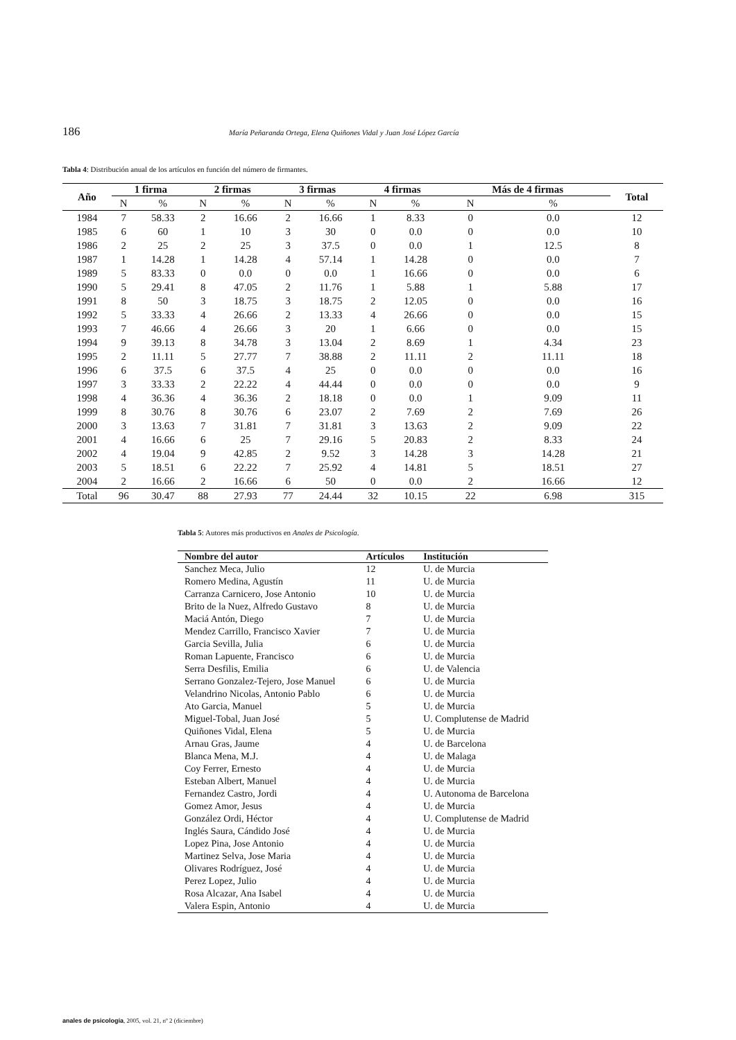186 María Peñaranda Ortega, Elena Quiñones Vidal y Juan José López García
Tabla 4: Distribución anual de los artículos en función del número de firmantes.
| Año | 1 firma | | 2 firmas | | 3 firmas | | 4 firmas | | Más de 4 firmas | | Total |
| --- | --- | --- | --- | --- | --- | --- | --- | --- | --- | --- | --- |
| | N | % | N | % | N | % | N | % | N | % | |
| 1984 | 7 | 58.33 | 2 | 16.66 | 2 | 16.66 | 1 | 8.33 | 0 | 0.0 | 12 |
| 1985 | 6 | 60 | 1 | 10 | 3 | 30 | 0 | 0.0 | 0 | 0.0 | 10 |
| 1986 | 2 | 25 | 2 | 25 | 3 | 37.5 | 0 | 0.0 | 1 | 12.5 | 8 |
| 1987 | 1 | 14.28 | 1 | 14.28 | 4 | 57.14 | 1 | 14.28 | 0 | 0.0 | 7 |
| 1989 | 5 | 83.33 | 0 | 0.0 | 0 | 0.0 | 1 | 16.66 | 0 | 0.0 | 6 |
| 1990 | 5 | 29.41 | 8 | 47.05 | 2 | 11.76 | 1 | 5.88 | 1 | 5.88 | 17 |
| 1991 | 8 | 50 | 3 | 18.75 | 3 | 18.75 | 2 | 12.05 | 0 | 0.0 | 16 |
| 1992 | 5 | 33.33 | 4 | 26.66 | 2 | 13.33 | 4 | 26.66 | 0 | 0.0 | 15 |
| 1993 | 7 | 46.66 | 4 | 26.66 | 3 | 20 | 1 | 6.66 | 0 | 0.0 | 15 |
| 1994 | 9 | 39.13 | 8 | 34.78 | 3 | 13.04 | 2 | 8.69 | 1 | 4.34 | 23 |
| 1995 | 2 | 11.11 | 5 | 27.77 | 7 | 38.88 | 2 | 11.11 | 2 | 11.11 | 18 |
| 1996 | 6 | 37.5 | 6 | 37.5 | 4 | 25 | 0 | 0.0 | 0 | 0.0 | 16 |
| 1997 | 3 | 33.33 | 2 | 22.22 | 4 | 44.44 | 0 | 0.0 | 0 | 0.0 | 9 |
| 1998 | 4 | 36.36 | 4 | 36.36 | 2 | 18.18 | 0 | 0.0 | 1 | 9.09 | 11 |
| 1999 | 8 | 30.76 | 8 | 30.76 | 6 | 23.07 | 2 | 7.69 | 2 | 7.69 | 26 |
| 2000 | 3 | 13.63 | 7 | 31.81 | 7 | 31.81 | 3 | 13.63 | 2 | 9.09 | 22 |
| 2001 | 4 | 16.66 | 6 | 25 | 7 | 29.16 | 5 | 20.83 | 2 | 8.33 | 24 |
| 2002 | 4 | 19.04 | 9 | 42.85 | 2 | 9.52 | 3 | 14.28 | 3 | 14.28 | 21 |
| 2003 | 5 | 18.51 | 6 | 22.22 | 7 | 25.92 | 4 | 14.81 | 5 | 18.51 | 27 |
| 2004 | 2 | 16.66 | 2 | 16.66 | 6 | 50 | 0 | 0.0 | 2 | 16.66 | 12 |
| Total | 96 | 30.47 | 88 | 27.93 | 77 | 24.44 | 32 | 10.15 | 22 | 6.98 | 315 |
Tabla 5: Autores más productivos en Anales de Psicología.
| Nombre del autor | Artículos | Institución |
| --- | --- | --- |
| Sanchez Meca, Julio | 12 | U. de Murcia |
| Romero Medina, Agustín | 11 | U. de Murcia |
| Carranza Carnicero, Jose Antonio | 10 | U. de Murcia |
| Brito de la Nuez, Alfredo Gustavo | 8 | U. de Murcia |
| Maciá Antón, Diego | 7 | U. de Murcia |
| Mendez Carrillo, Francisco Xavier | 7 | U. de Murcia |
| Garcia Sevilla, Julia | 6 | U. de Murcia |
| Roman Lapuente, Francisco | 6 | U. de Murcia |
| Serra Desfilis, Emilia | 6 | U. de Valencia |
| Serrano Gonzalez-Tejero, Jose Manuel | 6 | U. de Murcia |
| Velandrino Nicolas, Antonio Pablo | 6 | U. de Murcia |
| Ato Garcia, Manuel | 5 | U. de Murcia |
| Miguel-Tobal, Juan José | 5 | U. Complutense de Madrid |
| Quiñones Vidal, Elena | 5 | U. de Murcia |
| Arnau Gras, Jaume | 4 | U. de Barcelona |
| Blanca Mena, M.J. | 4 | U. de Malaga |
| Coy Ferrer, Ernesto | 4 | U. de Murcia |
| Esteban Albert, Manuel | 4 | U. de Murcia |
| Fernandez Castro, Jordi | 4 | U. Autonoma de Barcelona |
| Gomez Amor, Jesus | 4 | U. de Murcia |
| González Ordi, Héctor | 4 | U. Complutense de Madrid |
| Inglés Saura, Cándido José | 4 | U. de Murcia |
| Lopez Pina, Jose Antonio | 4 | U. de Murcia |
| Martinez Selva, Jose Maria | 4 | U. de Murcia |
| Olivares Rodríguez, José | 4 | U. de Murcia |
| Perez Lopez, Julio | 4 | U. de Murcia |
| Rosa Alcazar, Ana Isabel | 4 | U. de Murcia |
| Valera Espin, Antonio | 4 | U. de Murcia |
anales de psicología, 2005, vol. 21, nº 2 (diciembre)